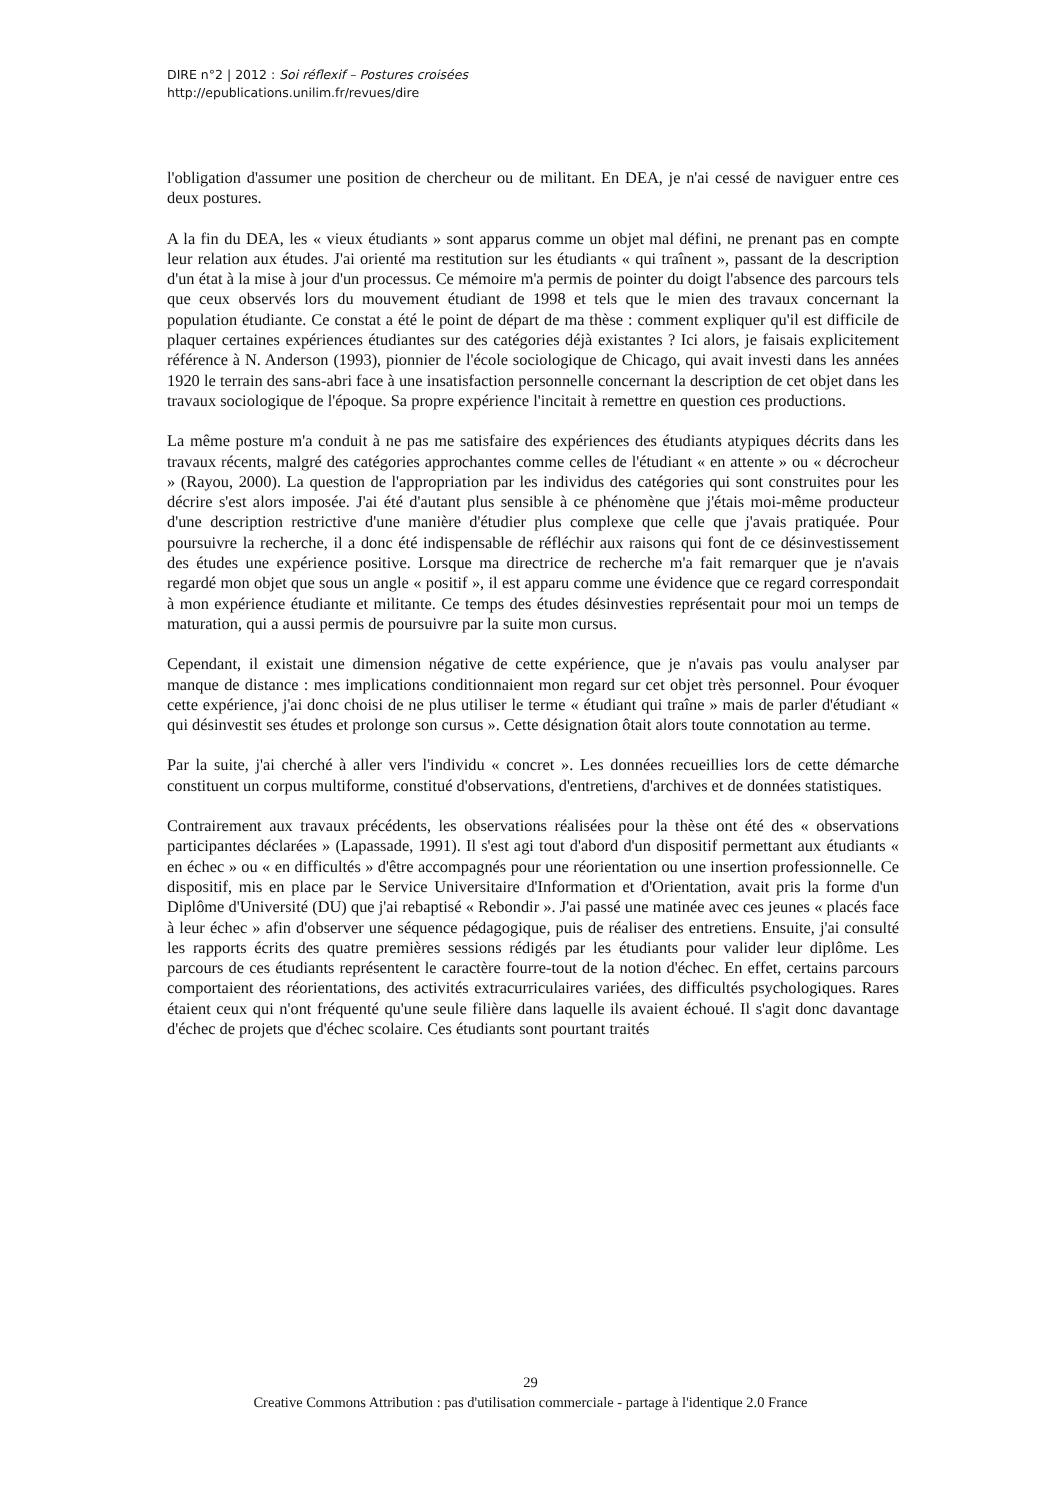DIRE n°2 | 2012 : Soi réflexif – Postures croisées
http://epublications.unilim.fr/revues/dire
l'obligation d'assumer une position de chercheur ou de militant. En DEA, je n'ai cessé de naviguer entre ces deux postures.
A la fin du DEA, les « vieux étudiants » sont apparus comme un objet mal défini, ne prenant pas en compte leur relation aux études. J'ai orienté ma restitution sur les étudiants « qui traînent », passant de la description d'un état à la mise à jour d'un processus. Ce mémoire m'a permis de pointer du doigt l'absence des parcours tels que ceux observés lors du mouvement étudiant de 1998 et tels que le mien des travaux concernant la population étudiante. Ce constat a été le point de départ de ma thèse : comment expliquer qu'il est difficile de plaquer certaines expériences étudiantes sur des catégories déjà existantes ? Ici alors, je faisais explicitement référence à N. Anderson (1993), pionnier de l'école sociologique de Chicago, qui avait investi dans les années 1920 le terrain des sans-abri face à une insatisfaction personnelle concernant la description de cet objet dans les travaux sociologique de l'époque. Sa propre expérience l'incitait à remettre en question ces productions.
La même posture m'a conduit à ne pas me satisfaire des expériences des étudiants atypiques décrits dans les travaux récents, malgré des catégories approchantes comme celles de l'étudiant « en attente » ou « décrocheur » (Rayou, 2000). La question de l'appropriation par les individus des catégories qui sont construites pour les décrire s'est alors imposée. J'ai été d'autant plus sensible à ce phénomène que j'étais moi-même producteur d'une description restrictive d'une manière d'étudier plus complexe que celle que j'avais pratiquée. Pour poursuivre la recherche, il a donc été indispensable de réfléchir aux raisons qui font de ce désinvestissement des études une expérience positive. Lorsque ma directrice de recherche m'a fait remarquer que je n'avais regardé mon objet que sous un angle « positif », il est apparu comme une évidence que ce regard correspondait à mon expérience étudiante et militante. Ce temps des études désinvesties représentait pour moi un temps de maturation, qui a aussi permis de poursuivre par la suite mon cursus.
Cependant, il existait une dimension négative de cette expérience, que je n'avais pas voulu analyser par manque de distance : mes implications conditionnaient mon regard sur cet objet très personnel. Pour évoquer cette expérience, j'ai donc choisi de ne plus utiliser le terme « étudiant qui traîne » mais de parler d'étudiant « qui désinvestit ses études et prolonge son cursus ». Cette désignation ôtait alors toute connotation au terme.
Par la suite, j'ai cherché à aller vers l'individu « concret ». Les données recueillies lors de cette démarche constituent un corpus multiforme, constitué d'observations, d'entretiens, d'archives et de données statistiques.
Contrairement aux travaux précédents, les observations réalisées pour la thèse ont été des « observations participantes déclarées » (Lapassade, 1991). Il s'est agi tout d'abord d'un dispositif permettant aux étudiants « en échec » ou « en difficultés » d'être accompagnés pour une réorientation ou une insertion professionnelle. Ce dispositif, mis en place par le Service Universitaire d'Information et d'Orientation, avait pris la forme d'un Diplôme d'Université (DU) que j'ai rebaptisé « Rebondir ». J'ai passé une matinée avec ces jeunes « placés face à leur échec » afin d'observer une séquence pédagogique, puis de réaliser des entretiens. Ensuite, j'ai consulté les rapports écrits des quatre premières sessions rédigés par les étudiants pour valider leur diplôme. Les parcours de ces étudiants représentent le caractère fourre-tout de la notion d'échec. En effet, certains parcours comportaient des réorientations, des activités extracurriculaires variées, des difficultés psychologiques. Rares étaient ceux qui n'ont fréquenté qu'une seule filière dans laquelle ils avaient échoué. Il s'agit donc davantage d'échec de projets que d'échec scolaire. Ces étudiants sont pourtant traités
29
Creative Commons Attribution : pas d'utilisation commerciale - partage à l'identique 2.0 France